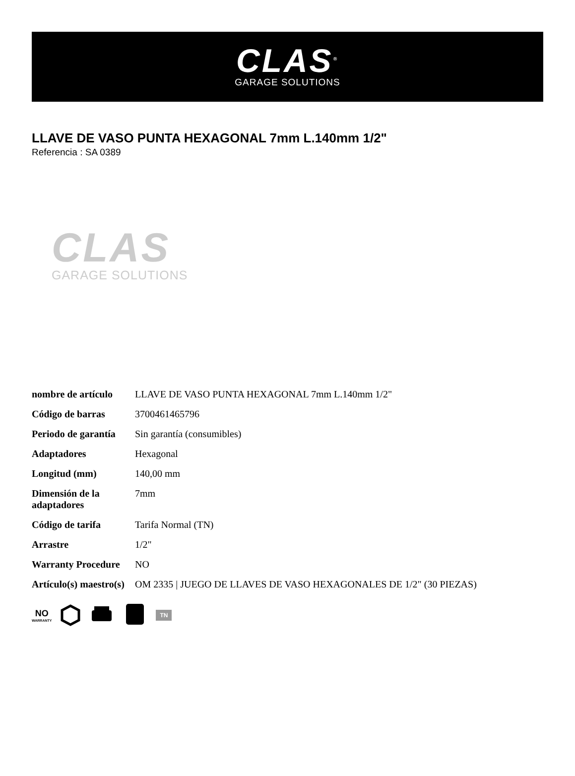CLAS<sup>®</sup>
GARAGE SOLUTIONS
LLAVE DE VASO PUNTA HEXAGONAL 7mm L.140mm 1/2"
Referencia : SA 0389
CLAS
GARAGE SOLUTIONS
| nombre de artículo | LLAVE DE VASO PUNTA HEXAGONAL 7mm L.140mm 1/2" |
| Código de barras | 3700461465796 |
| Periodo de garantía | Sin garantía (consumibles) |
| Adaptadores | Hexagonal |
| Longitud (mm) | 140,00 mm |
| Dimensión de la adaptadores | 7mm |
| Código de tarifa | Tarifa Normal (TN) |
| Arrastre | 1/2" |
| Warranty Procedure | NO |
| Artículo(s) maestro(s) | OM 2335 / JUEGO DE LLAVES DE VASO HEXAGONALES DE 1/2" (30 PIEZAS) |
NO
WARRANTY
TN